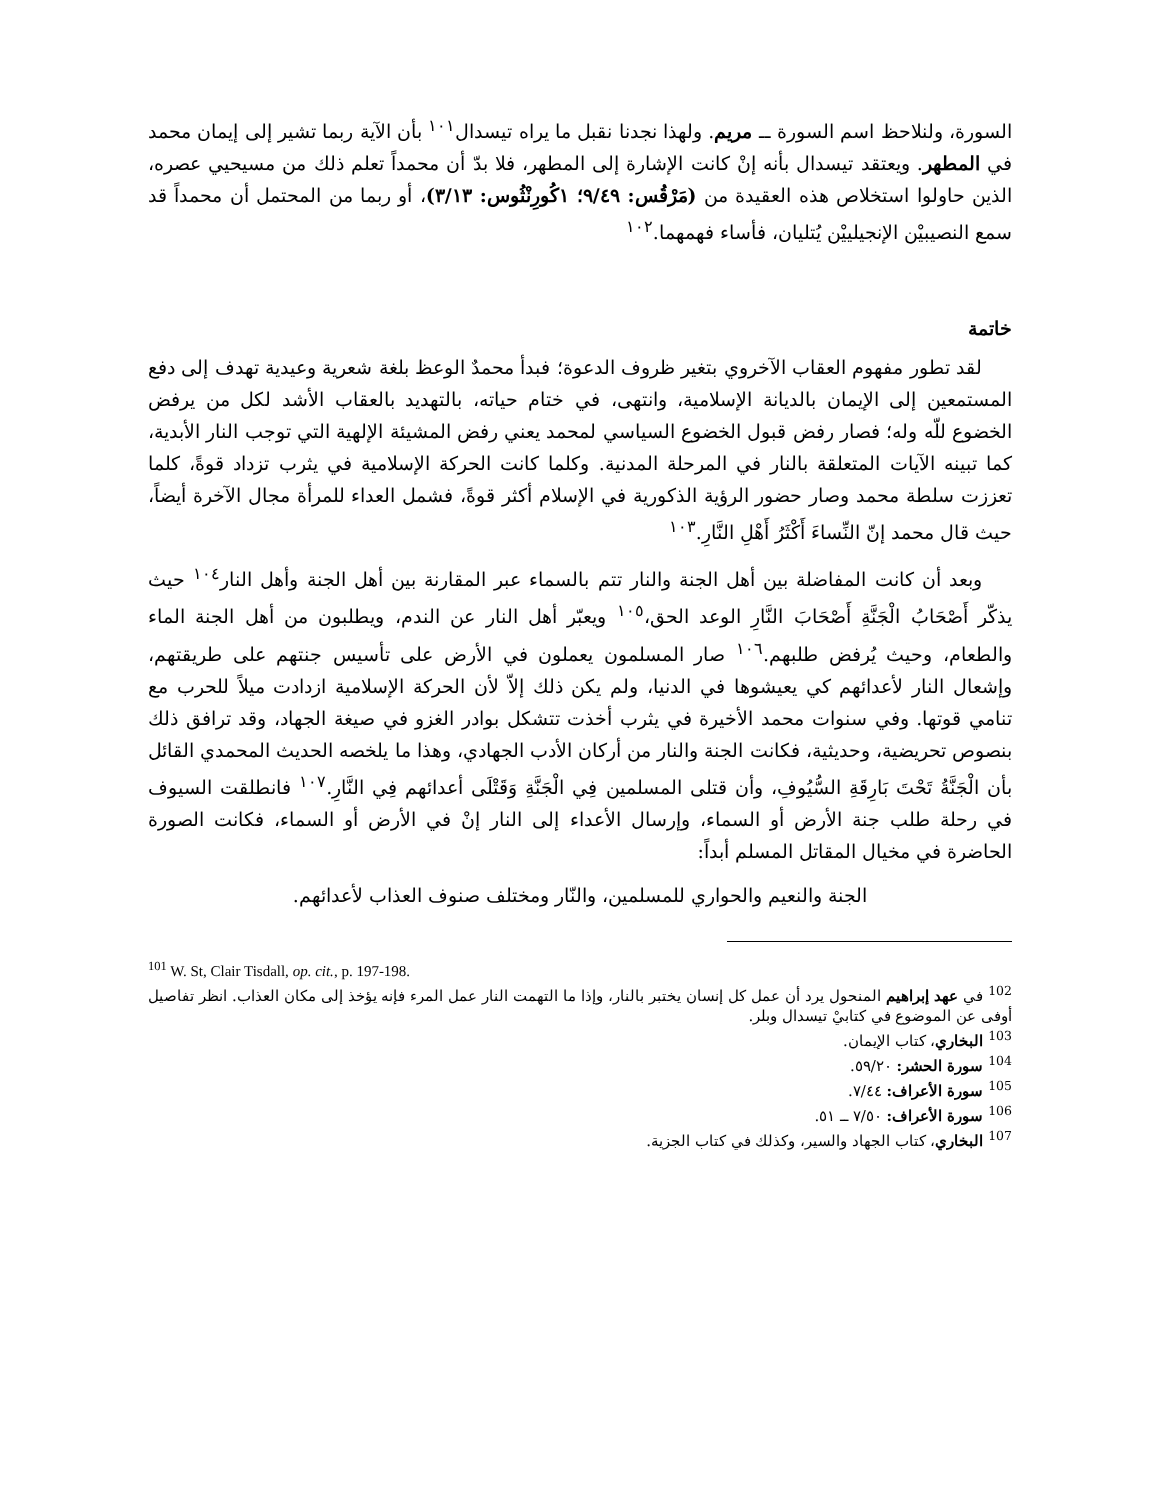السورة، ولنلاحظ اسم السورة ــ مريم. ولهذا نجدنا نقبل ما يراه تيسدال<sup>١٠١</sup> بأن الآية ربما تشير إلى إيمان محمد في المطهر. ويعتقد تيسدال بأنه إنْ كانت الإشارة إلى المطهر، فلا بدّ أن محمداً تعلم ذلك من مسيحيي عصره، الذين حاولوا استخلاص هذه العقيدة من (مَرْقُس: ٩/٤٩؛ ١كُورِنْثُوس: ٣/١٣)، أو ربما من المحتمل أن محمداً قد سمع النصيبيْن الإنجيلييْن يُتليان، فأساء فهمهما.<sup>١٠٢</sup>
خاتمة
لقد تطور مفهوم العقاب الآخروي بتغير ظروف الدعوة؛ فبدأ محمدٌ الوعظ بلغة شعرية وعيدية تهدف إلى دفع المستمعين إلى الإيمان بالديانة الإسلامية، وانتهى، في ختام حياته، بالتهديد بالعقاب الأشد لكل من يرفض الخضوع للّه وله؛ فصار رفض قبول الخضوع السياسي لمحمد يعني رفض المشيئة الإلهية التي توجب النار الأبدية، كما تبينه الآيات المتعلقة بالنار في المرحلة المدنية. وكلما كانت الحركة الإسلامية في يثرب تزداد قوةً، كلما تعززت سلطة محمد وصار حضور الرؤية الذكورية في الإسلام أكثر قوةً، فشمل العداء للمرأة مجال الآخرة أيضاً، حيث قال محمد إنّ النِّساءَ أَكْثَرُ أَهْلِ النَّارِ.<sup>١٠٣</sup>
وبعد أن كانت المفاضلة بين أهل الجنة والنار تتم بالسماء عبر المقارنة بين أهل الجنة وأهل النار<sup>١٠٤</sup> حيث يذكّر أَصْحَابُ الْجَنَّةِ أَصْحَابَ النَّارِ الوعد الحق،<sup>١٠٥</sup> ويعبّر أهل النار عن الندم، ويطلبون من أهل الجنة الماء والطعام، وحيث يُرفض طلبهم.<sup>١٠٦</sup> صار المسلمون يعملون في الأرض على تأسيس جنتهم على طريقتهم، وإشعال النار لأعدائهم كي يعيشوها في الدنيا، ولم يكن ذلك إلاّ لأن الحركة الإسلامية ازدادت ميلاً للحرب مع تنامي قوتها. وفي سنوات محمد الأخيرة في يثرب أخذت تتشكل بوادر الغزو في صيغة الجهاد، وقد ترافق ذلك بنصوص تحريضية، وحديثية، فكانت الجنة والنار من أركان الأدب الجهادي، وهذا ما يلخصه الحديث المحمدي القائل بأن الْجَنَّةُ تَحْتَ بَارِقَةِ السُّيُوفِ، وأن قتلى المسلمين فِي الْجَنَّةِ وَقَتْلَى أعدائهم فِي النَّارِ.<sup>١٠٧</sup> فانطلقت السيوف في رحلة طلب جنة الأرض أو السماء، وإرسال الأعداء إلى النار إنْ في الأرض أو السماء، فكانت الصورة الحاضرة في مخيال المقاتل المسلم أبداً:
الجنة والنعيم والحواري للمسلمين، والنّار ومختلف صنوف العذاب لأعدائهم.
<sup>101</sup> W. St, Clair Tisdall, op. cit., p. 197-198.
<sup>102</sup> في عهد إبراهيم المنحول يرد أن عمل كل إنسان يختبر بالنار، وإذا ما التهمت النار عمل المرء فإنه يؤخذ إلى مكان العذاب. انظر تفاصيل أوفى عن الموضوع في كتابيْ تيسدال وبلر.
<sup>103</sup> البخاري، كتاب الإيمان.
<sup>104</sup> سورة الحشر: ٥٩/٢٠.
<sup>105</sup> سورة الأعراف: ٧/٤٤.
<sup>106</sup> سورة الأعراف: ٧/٥٠ ــ ٥١.
<sup>107</sup> البخاري، كتاب الجهاد والسير، وكذلك في كتاب الجزية.